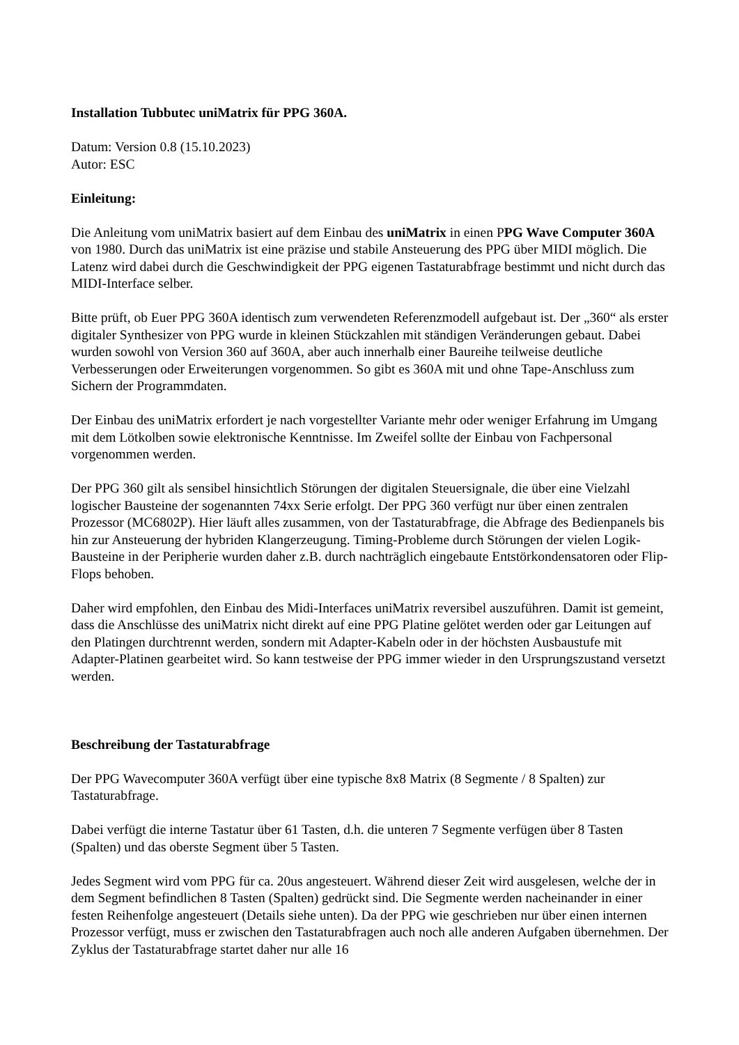Installation Tubbutec uniMatrix für PPG 360A.
Datum: Version 0.8 (15.10.2023)
Autor: ESC
Einleitung:
Die Anleitung vom uniMatrix basiert auf dem Einbau des uniMatrix in einen PPG Wave Computer 360A von 1980. Durch das uniMatrix ist eine präzise und stabile Ansteuerung des PPG über MIDI möglich. Die Latenz wird dabei durch die Geschwindigkeit der PPG eigenen Tastaturabfrage bestimmt und nicht durch das MIDI-Interface selber.
Bitte prüft, ob Euer PPG 360A identisch zum verwendeten Referenzmodell aufgebaut ist. Der „360“ als erster digitaler Synthesizer von PPG wurde in kleinen Stückzahlen mit ständigen Veränderungen gebaut. Dabei wurden sowohl von Version 360 auf 360A, aber auch innerhalb einer Baureihe teilweise deutliche Verbesserungen oder Erweiterungen vorgenommen. So gibt es 360A mit und ohne Tape-Anschluss zum Sichern der Programmdaten.
Der Einbau des uniMatrix erfordert je nach vorgestellter Variante mehr oder weniger Erfahrung im Umgang mit dem Lötkolben sowie elektronische Kenntnisse. Im Zweifel sollte der Einbau von Fachpersonal vorgenommen werden.
Der PPG 360 gilt als sensibel hinsichtlich Störungen der digitalen Steuersignale, die über eine Vielzahl logischer Bausteine der sogenannten 74xx Serie erfolgt. Der PPG 360 verfügt nur über einen zentralen Prozessor (MC6802P). Hier läuft alles zusammen, von der Tastaturabfrage, die Abfrage des Bedienpanels bis hin zur Ansteuerung der hybriden Klangerzeugung. Timing-Probleme durch Störungen der vielen Logik-Bausteine in der Peripherie wurden daher z.B. durch nachträglich eingebaute Entstörkondensatoren oder Flip-Flops behoben.
Daher wird empfohlen, den Einbau des Midi-Interfaces uniMatrix reversibel auszuführen. Damit ist gemeint, dass die Anschlüsse des uniMatrix nicht direkt auf eine PPG Platine gelötet werden oder gar Leitungen auf den Platingen durchtrennt werden, sondern mit Adapter-Kabeln oder in der höchsten Ausbaustufe mit Adapter-Platinen gearbeitet wird. So kann testweise der PPG immer wieder in den Ursprungszustand versetzt werden.
Beschreibung der Tastaturabfrage
Der PPG Wavecomputer 360A verfügt über eine typische 8x8 Matrix (8 Segmente / 8 Spalten) zur Tastaturabfrage.
Dabei verfügt die interne Tastatur über 61 Tasten, d.h. die unteren 7 Segmente verfügen über 8 Tasten (Spalten) und das oberste Segment über 5 Tasten.
Jedes Segment wird vom PPG für ca. 20us angesteuert. Während dieser Zeit wird ausgelesen, welche der in dem Segment befindlichen 8 Tasten (Spalten) gedrückt sind. Die Segmente werden nacheinander in einer festen Reihenfolge angesteuert (Details siehe unten). Da der PPG wie geschrieben nur über einen internen Prozessor verfügt, muss er zwischen den Tastaturabfragen auch noch alle anderen Aufgaben übernehmen. Der Zyklus der Tastaturabfrage startet daher nur alle 16